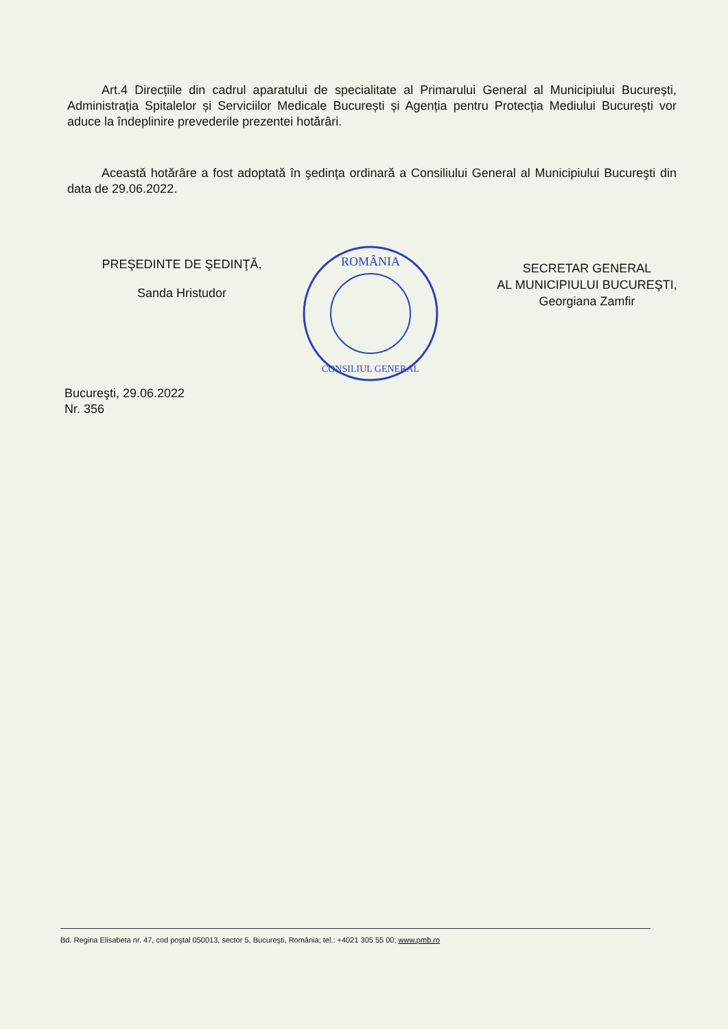Art.4 Direcțiile din cadrul aparatului de specialitate al Primarului General al Municipiului București, Administrația Spitalelor și Serviciilor Medicale București și Agenția pentru Protecția Mediului București vor aduce la îndeplinire prevederile prezentei hotărâri.
Această hotărâre a fost adoptată în şedinţa ordinară a Consiliului General al Municipiului Bucureşti din data de 29.06.2022.
PREŞEDINTE DE ŞEDINŢĂ,
Sanda Hristudor
ROMÂNIA
CONSILIUL GENERAL
SECRETAR GENERAL
AL MUNICIPIULUI BUCUREŞTI,
Georgiana Zamfir
Bucureşti, 29.06.2022
Nr. 356
Bd. Regina Elisabeta nr. 47, cod poştal 050013, sector 5, Bucureşti, România; tel.: +4021 305 55 00; www.pmb.ro